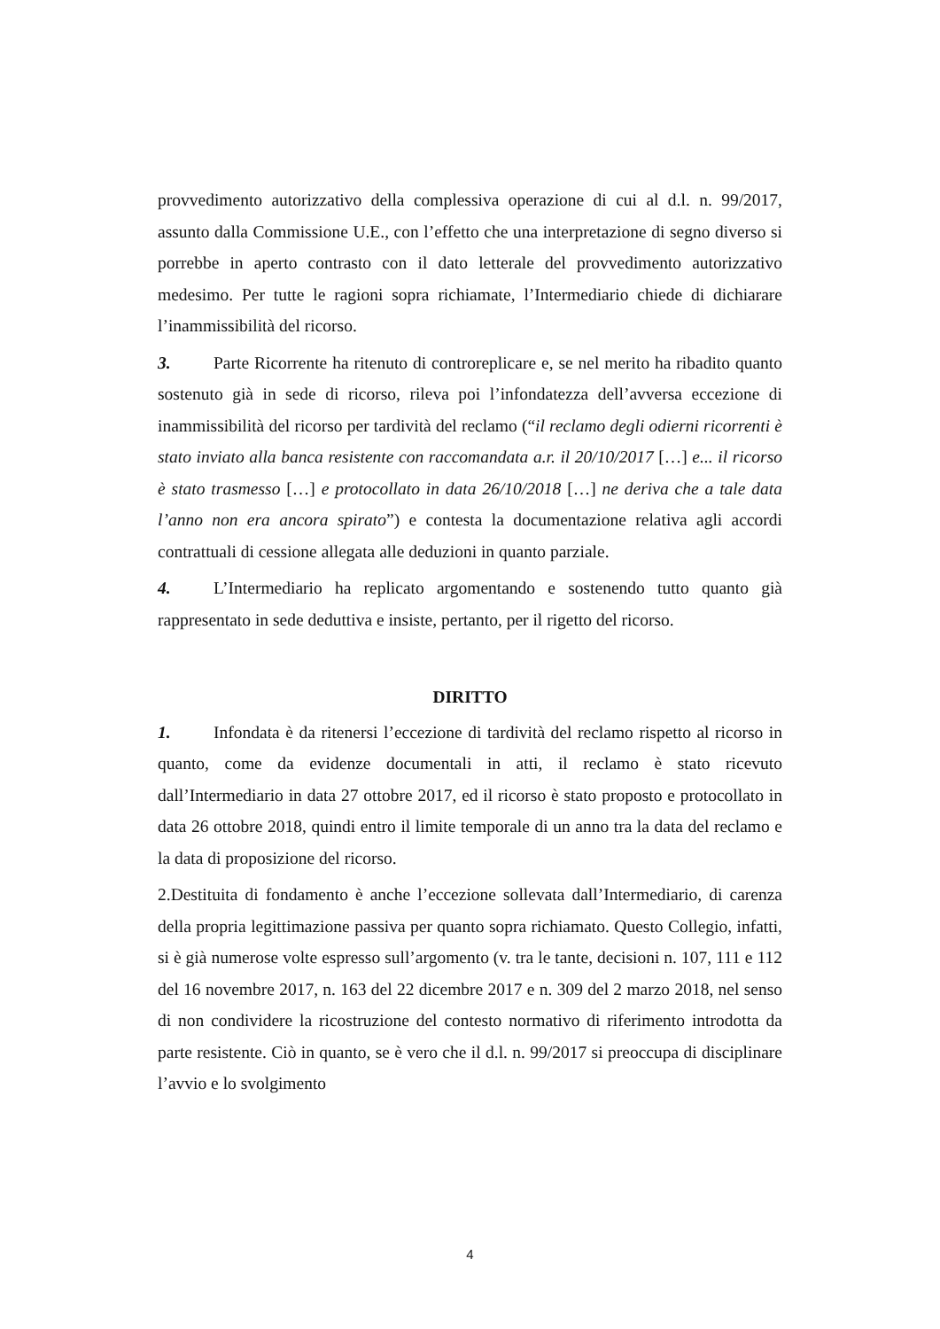provvedimento autorizzativo della complessiva operazione di cui al d.l. n. 99/2017, assunto dalla Commissione U.E., con l’effetto che una interpretazione di segno diverso si porrebbe in aperto contrasto con il dato letterale del provvedimento autorizzativo medesimo. Per tutte le ragioni sopra richiamate, l’Intermediario chiede di dichiarare l’inammissibilità del ricorso.
3. Parte Ricorrente ha ritenuto di controreplicare e, se nel merito ha ribadito quanto sostenuto già in sede di ricorso, rileva poi l’infondatezza dell’avversa eccezione di inammissibilità del ricorso per tardività del reclamo (“il reclamo degli odierni ricorrenti è stato inviato alla banca resistente con raccomandata a.r. il 20/10/2017 […] e... il ricorso è stato trasmesso […] e protocollato in data 26/10/2018 […] ne deriva che a tale data l’anno non era ancora spirato”) e contesta la documentazione relativa agli accordi contrattuali di cessione allegata alle deduzioni in quanto parziale.
4. L’Intermediario ha replicato argomentando e sostenendo tutto quanto già rappresentato in sede deduttiva e insiste, pertanto, per il rigetto del ricorso.
DIRITTO
1. Infondata è da ritenersi l’eccezione di tardività del reclamo rispetto al ricorso in quanto, come da evidenze documentali in atti, il reclamo è stato ricevuto dall’Intermediario in data 27 ottobre 2017, ed il ricorso è stato proposto e protocollato in data 26 ottobre 2018, quindi entro il limite temporale di un anno tra la data del reclamo e la data di proposizione del ricorso.
2.Destituita di fondamento è anche l’eccezione sollevata dall’Intermediario, di carenza della propria legittimazione passiva per quanto sopra richiamato. Questo Collegio, infatti, si è già numerose volte espresso sull’argomento (v. tra le tante, decisioni n. 107, 111 e 112 del 16 novembre 2017, n. 163 del 22 dicembre 2017 e n. 309 del 2 marzo 2018, nel senso di non condividere la ricostruzione del contesto normativo di riferimento introdotta da parte resistente. Ciò in quanto, se è vero che il d.l. n. 99/2017 si preoccupa di disciplinare l’avvio e lo svolgimento
4